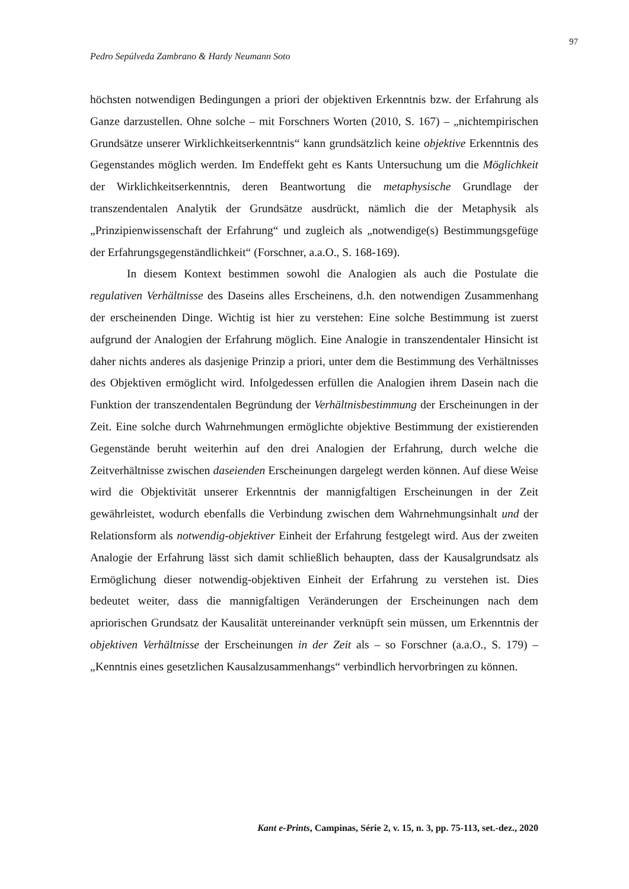97
Pedro Sepúlveda Zambrano & Hardy Neumann Soto
höchsten notwendigen Bedingungen a priori der objektiven Erkenntnis bzw. der Erfahrung als Ganze darzustellen. Ohne solche – mit Forschners Worten (2010, S. 167) – „nichtempirischen Grundsätze unserer Wirklichkeitserkenntnis“ kann grundsätzlich keine objektive Erkenntnis des Gegenstandes möglich werden. Im Endeffekt geht es Kants Untersuchung um die Möglichkeit der Wirklichkeitserkenntnis, deren Beantwortung die metaphysische Grundlage der transzendentalen Analytik der Grundsätze ausdrückt, nämlich die der Metaphysik als „Prinzipienwissenschaft der Erfahrung“ und zugleich als „notwendige(s) Bestimmungsgefüge der Erfahrungsgegenständlichkeit“ (Forschner, a.a.O., S. 168-169).
In diesem Kontext bestimmen sowohl die Analogien als auch die Postulate die regulativen Verhältnisse des Daseins alles Erscheinens, d.h. den notwendigen Zusammenhang der erscheinenden Dinge. Wichtig ist hier zu verstehen: Eine solche Bestimmung ist zuerst aufgrund der Analogien der Erfahrung möglich. Eine Analogie in transzendentaler Hinsicht ist daher nichts anderes als dasjenige Prinzip a priori, unter dem die Bestimmung des Verhältnisses des Objektiven ermöglicht wird. Infolgedessen erfüllen die Analogien ihrem Dasein nach die Funktion der transzendentalen Begründung der Verhältnisbestimmung der Erscheinungen in der Zeit. Eine solche durch Wahrnehmungen ermöglichte objektive Bestimmung der existierenden Gegenstände beruht weiterhin auf den drei Analogien der Erfahrung, durch welche die Zeitverhältnisse zwischen daseienden Erscheinungen dargelegt werden können. Auf diese Weise wird die Objektivität unserer Erkenntnis der mannigfaltigen Erscheinungen in der Zeit gewährleistet, wodurch ebenfalls die Verbindung zwischen dem Wahrnehmungsinhalt und der Relationsform als notwendig-objektiver Einheit der Erfahrung festgelegt wird. Aus der zweiten Analogie der Erfahrung lässt sich damit schließlich behaupten, dass der Kausalgrundsatz als Ermöglichung dieser notwendig-objektiven Einheit der Erfahrung zu verstehen ist. Dies bedeutet weiter, dass die mannigfaltigen Veränderungen der Erscheinungen nach dem apriorischen Grundsatz der Kausalität untereinander verknüpft sein müssen, um Erkenntnis der objektiven Verhältnisse der Erscheinungen in der Zeit als – so Forschner (a.a.O., S. 179) – „Kenntnis eines gesetzlichen Kausalzusammenhangs“ verbindlich hervorbringen zu können.
Kant e-Prints, Campinas, Série 2, v. 15, n. 3, pp. 75-113, set.-dez., 2020